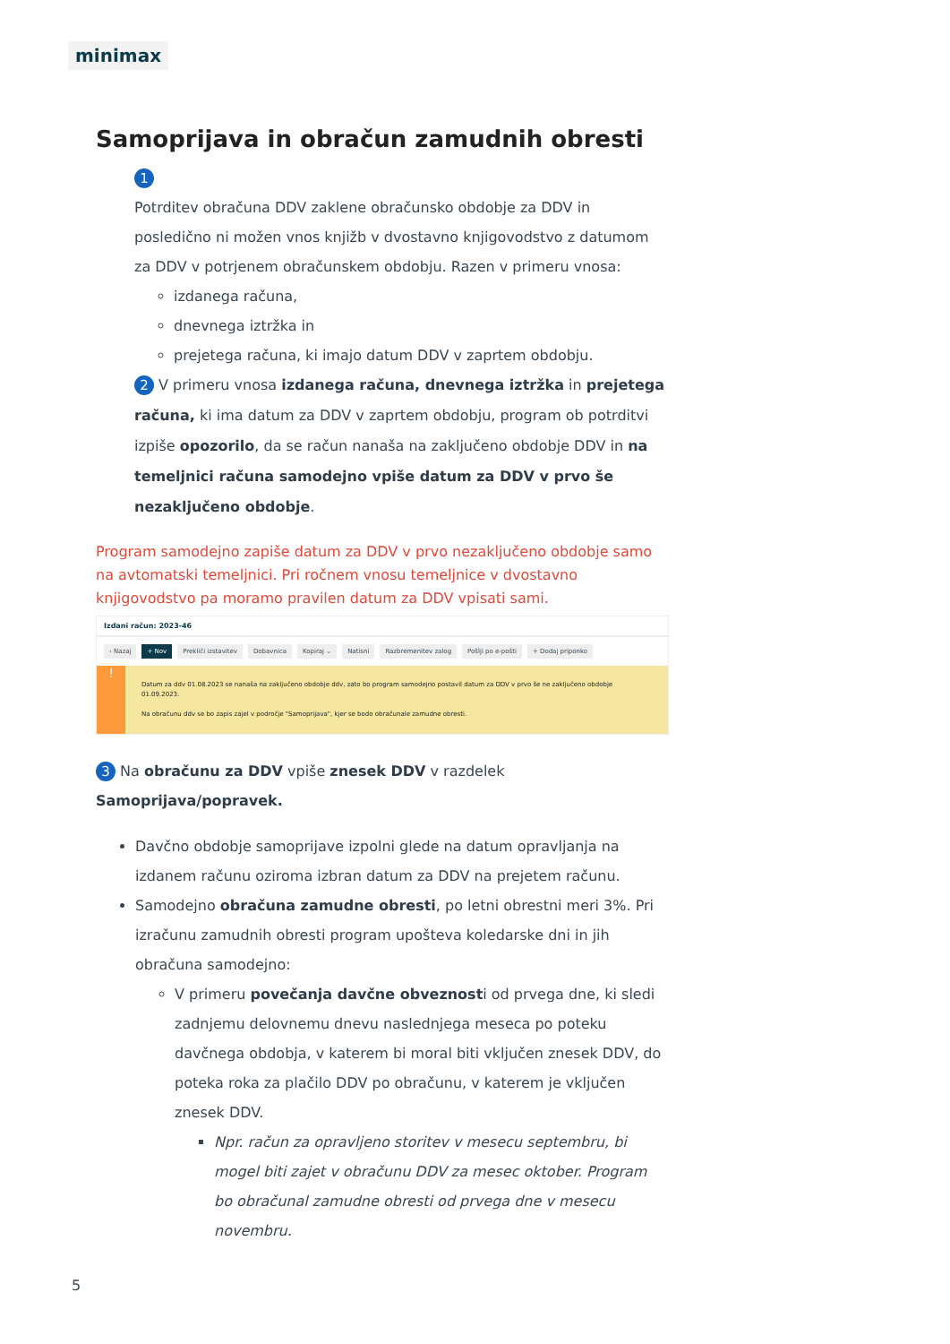minimax
Samoprijava in obračun zamudnih obresti
1
Potrditev obračuna DDV zaklene obračunsko obdobje za DDV in posledično ni možen vnos knjižb v dvostavno knjigovodstvo z datumom za DDV v potrjenem obračunskem obdobju. Razen v primeru vnosa:
izdanega računa,
dnevnega iztržka in
prejetega računa, ki imajo datum DDV v zaprtem obdobju.
2 V primeru vnosa izdanega računa, dnevnega iztržka in prejetega računa, ki ima datum za DDV v zaprtem obdobju, program ob potrditvi izpiše opozorilo, da se račun nanaša na zaključeno obdobje DDV in na temeljnici računa samodejno vpiše datum za DDV v prvo še nezaključeno obdobje.
Program samodejno zapiše datum za DDV v prvo nezaključeno obdobje samo na avtomatski temeljnici. Pri ročnem vnosu temeljnice v dvostavno knjigovodstvo pa moramo pravilen datum za DDV vpisati sami.
Izdani račun: 2023-46
‹ Nazaj + Nov Prekliči izstavitev Dobavnica Kopiraj ⌄ Natisni Razbremenitev zalog Pošlji po e-pošti + Dodaj priponko
!
Datum za ddv 01.08.2023 se nanaša na zaključeno obdobje ddv, zato bo program samodejno postavil datum za DDV v prvo še ne zaključeno obdobje 01.09.2023.
Na obračunu ddv se bo zapis zajel v področje "Samoprijava", kjer se bodo obračunale zamudne obresti.
3 Na obračunu za DDV vpiše znesek DDV v razdelek Samoprijava/popravek.
Davčno obdobje samoprijave izpolni glede na datum opravljanja na izdanem računu oziroma izbran datum za DDV na prejetem računu.
Samodejno obračuna zamudne obresti, po letni obrestni meri 3%. Pri izračunu zamudnih obresti program upošteva koledarske dni in jih obračuna samodejno:
V primeru povečanja davčne obveznosti od prvega dne, ki sledi zadnjemu delovnemu dnevu naslednjega meseca po poteku davčnega obdobja, v katerem bi moral biti vključen znesek DDV, do poteka roka za plačilo DDV po obračunu, v katerem je vključen znesek DDV.
Npr. račun za opravljeno storitev v mesecu septembru, bi mogel biti zajet v obračunu DDV za mesec oktober. Program bo obračunal zamudne obresti od prvega dne v mesecu novembru.
5